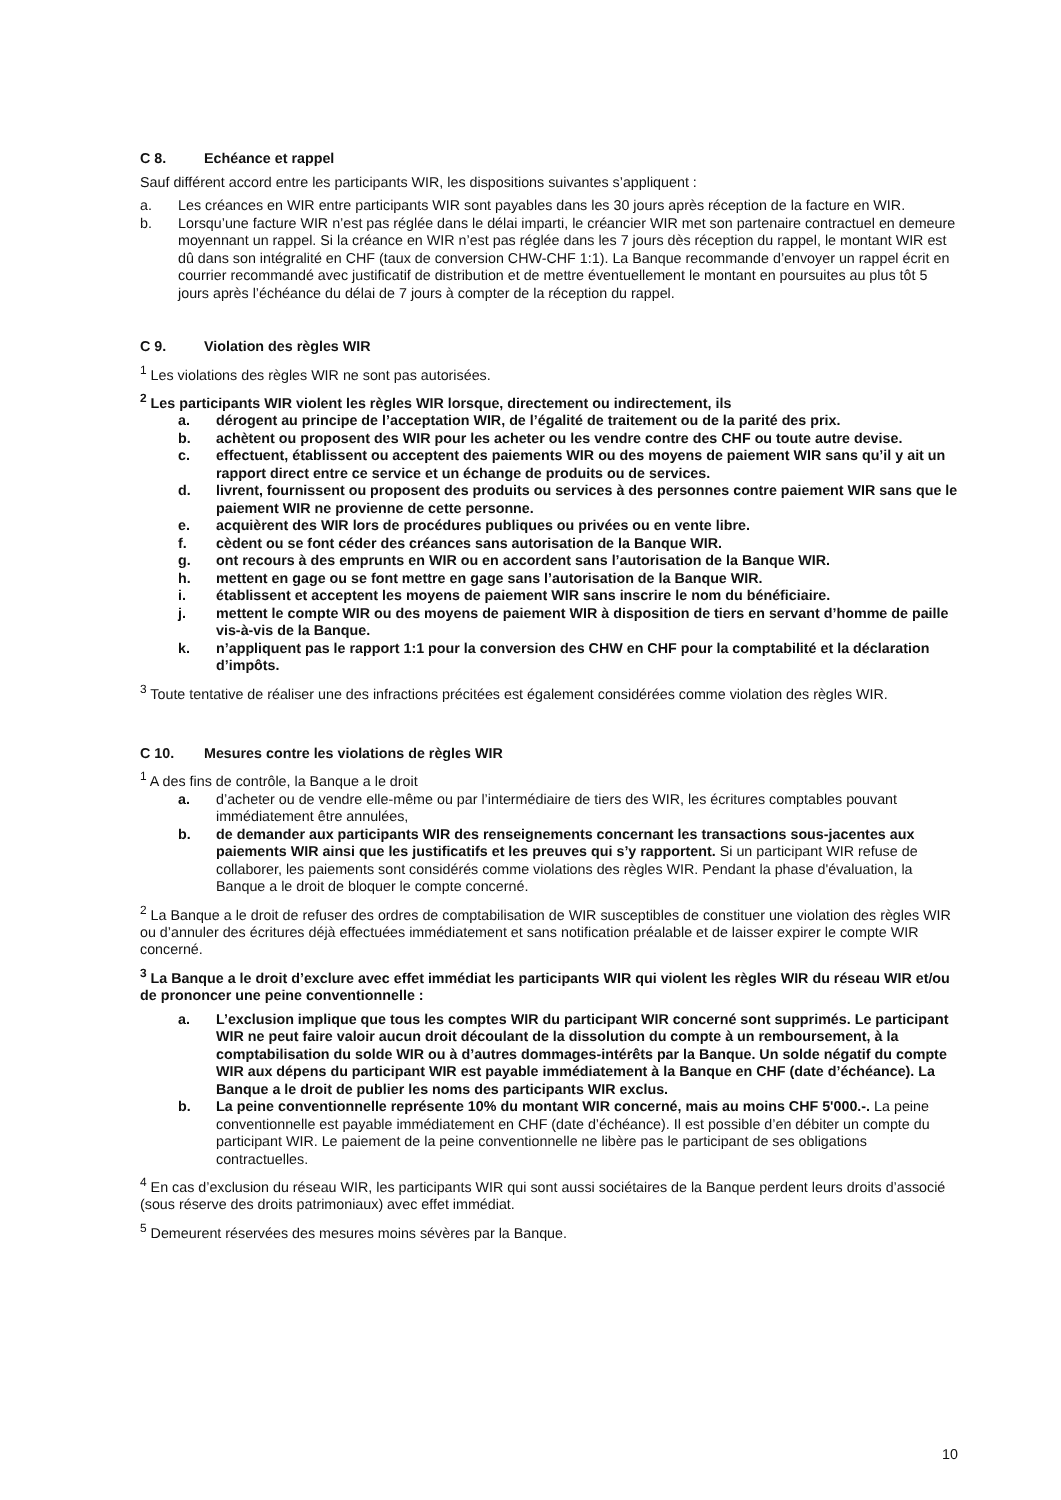C 8. Echéance et rappel
Sauf différent accord entre les participants WIR, les dispositions suivantes s’appliquent :
a. Les créances en WIR entre participants WIR sont payables dans les 30 jours après réception de la facture en WIR.
b. Lorsqu’une facture WIR n’est pas réglée dans le délai imparti, le créancier WIR met son partenaire contractuel en demeure moyennant un rappel. Si la créance en WIR n’est pas réglée dans les 7 jours dès réception du rappel, le montant WIR est dû dans son intégralité en CHF (taux de conversion CHW-CHF 1:1). La Banque recommande d’envoyer un rappel écrit en courrier recommandé avec justificatif de distribution et de mettre éventuellement le montant en poursuites au plus tôt 5 jours après l’échéance du délai de 7 jours à compter de la réception du rappel.
C 9. Violation des règles WIR
<sup>1</sup> Les violations des règles WIR ne sont pas autorisées.
<sup>2</sup> Les participants WIR violent les règles WIR lorsque, directement ou indirectement, ils
a. dérogent au principe de l’acceptation WIR, de l’égalité de traitement ou de la parité des prix.
b. achètent ou proposent des WIR pour les acheter ou les vendre contre des CHF ou toute autre devise.
c. effectuent, établissent ou acceptent des paiements WIR ou des moyens de paiement WIR sans qu’il y ait un rapport direct entre ce service et un échange de produits ou de services.
d. livrent, fournissent ou proposent des produits ou services à des personnes contre paiement WIR sans que le paiement WIR ne provienne de cette personne.
e. acquièrent des WIR lors de procédures publiques ou privées ou en vente libre.
f. cèdent ou se font céder des créances sans autorisation de la Banque WIR.
g. ont recours à des emprunts en WIR ou en accordent sans l’autorisation de la Banque WIR.
h. mettent en gage ou se font mettre en gage sans l’autorisation de la Banque WIR.
i. établissent et acceptent les moyens de paiement WIR sans inscrire le nom du bénéficiaire.
j. mettent le compte WIR ou des moyens de paiement WIR à disposition de tiers en servant d’homme de paille vis-à-vis de la Banque.
k. n’appliquent pas le rapport 1:1 pour la conversion des CHW en CHF pour la comptabilité et la déclaration d’impôts.
<sup>3</sup> Toute tentative de réaliser une des infractions précitées est également considérées comme violation des règles WIR.
C 10. Mesures contre les violations de règles WIR
<sup>1</sup> A des fins de contrôle, la Banque a le droit
a. d’acheter ou de vendre elle-même ou par l’intermédiaire de tiers des WIR, les écritures comptables pouvant immédiatement être annulées,
b. de demander aux participants WIR des renseignements concernant les transactions sous-jacentes aux paiements WIR ainsi que les justificatifs et les preuves qui s’y rapportent. Si un participant WIR refuse de collaborer, les paiements sont considérés comme violations des règles WIR. Pendant la phase d'évaluation, la Banque a le droit de bloquer le compte concerné.
<sup>2</sup> La Banque a le droit de refuser des ordres de comptabilisation de WIR susceptibles de constituer une violation des règles WIR ou d’annuler des écritures déjà effectuées immédiatement et sans notification préalable et de laisser expirer le compte WIR concerné.
<sup>3</sup> La Banque a le droit d’exclure avec effet immédiat les participants WIR qui violent les règles WIR du réseau WIR et/ou de prononcer une peine conventionnelle :
a. L’exclusion implique que tous les comptes WIR du participant WIR concerné sont supprimés. Le participant WIR ne peut faire valoir aucun droit découlant de la dissolution du compte à un remboursement, à la comptabilisation du solde WIR ou à d’autres dommages-intérêts par la Banque. Un solde négatif du compte WIR aux dépens du participant WIR est payable immédiatement à la Banque en CHF (date d’échéance). La Banque a le droit de publier les noms des participants WIR exclus.
b. La peine conventionnelle représente 10% du montant WIR concerné, mais au moins CHF 5'000.-. La peine conventionnelle est payable immédiatement en CHF (date d’échéance). Il est possible d’en débiter un compte du participant WIR. Le paiement de la peine conventionnelle ne libère pas le participant de ses obligations contractuelles.
<sup>4</sup> En cas d’exclusion du réseau WIR, les participants WIR qui sont aussi sociétaires de la Banque perdent leurs droits d’associé (sous réserve des droits patrimoniaux) avec effet immédiat.
<sup>5</sup> Demeurent réservées des mesures moins sévères par la Banque.
10